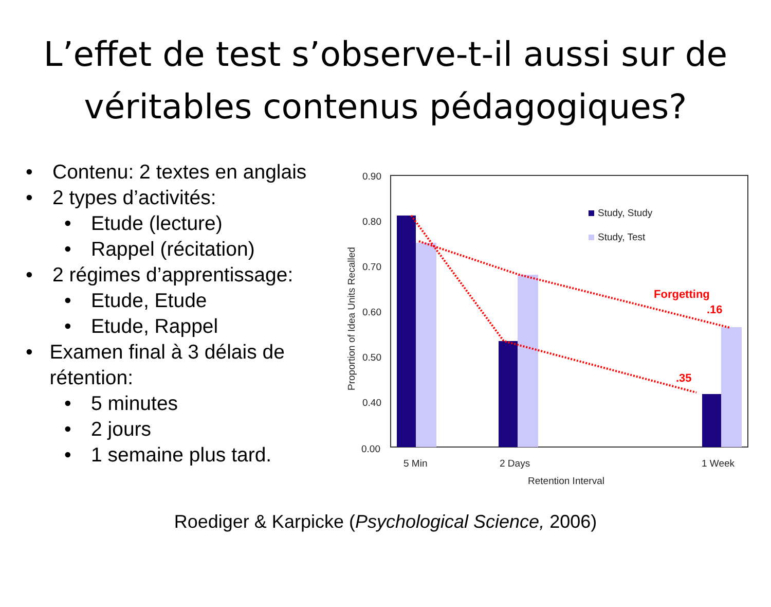L’effet de test s’observe-t-il aussi sur de
véritables contenus pédagogiques?
• Contenu: 2 textes en anglais
• 2 types d’activités:
• Etude (lecture)
• Rappel (récitation)
• 2 régimes d’apprentissage:
• Etude, Etude
• Etude, Rappel
• Examen final à 3 délais de rétention:
• 5 minutes
• 2 jours
• 1 semaine plus tard.
0.90
0.80
0.70
0.60
0.50
0.40
0.00
Study, Study
Study, Test
Forgetting
.16
.35
5 Min
2 Days
1 Week
Retention Interval
Proportion of Idea Units Recalled
Roediger & Karpicke (Psychological Science, 2006)